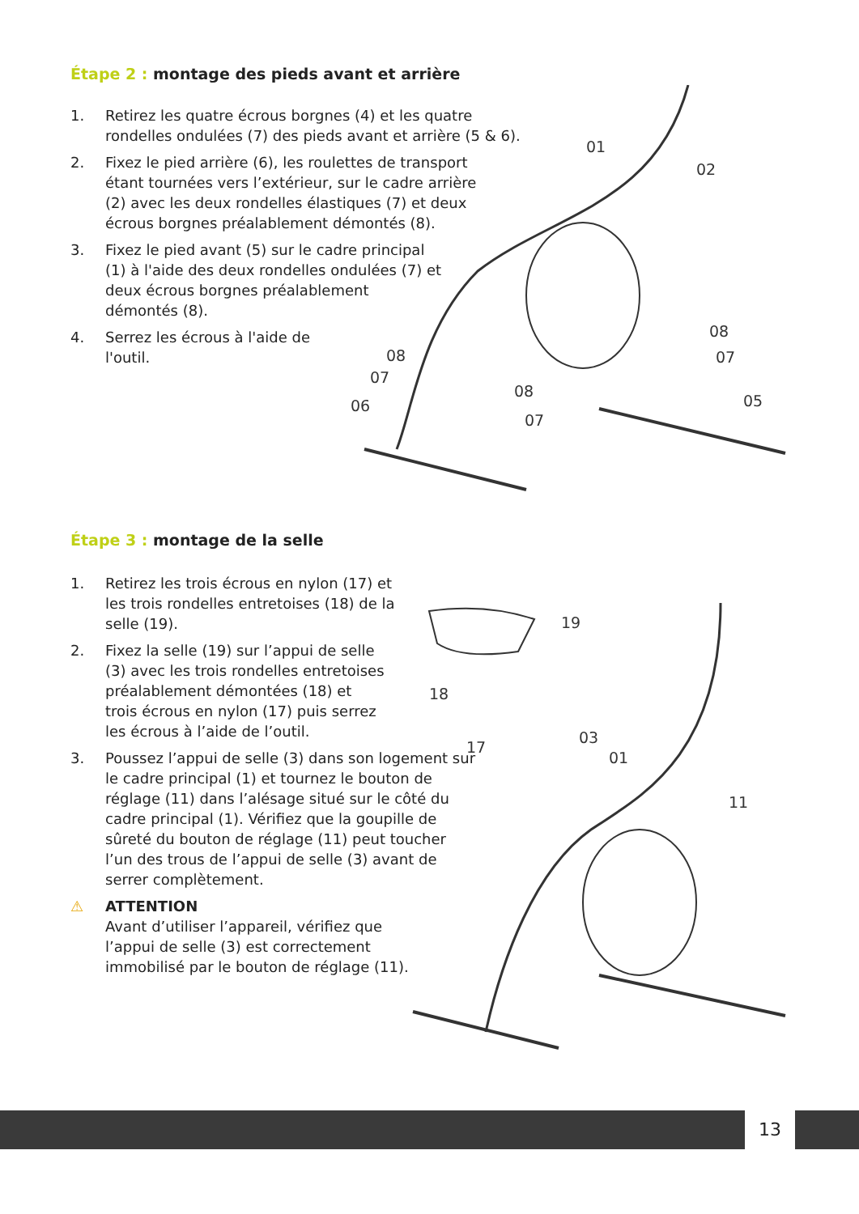Étape 2 : montage des pieds avant et arrière
1. Retirez les quatre écrous borgnes (4) et les quatre rondelles ondulées (7) des pieds avant et arrière (5 & 6).
2. Fixez le pied arrière (6), les roulettes de transport étant tournées vers l’extérieur, sur le cadre arrière (2) avec les deux rondelles élastiques (7) et deux écrous borgnes préalablement démontés (8).
3. Fixez le pied avant (5) sur le cadre principal (1) à l'aide des deux rondelles ondulées (7) et deux écrous borgnes préalablement démontés (8).
4. Serrez les écrous à l'aide de l'outil.
01
02
08
07
08
07
06
08
07
05
Étape 3 : montage de la selle
1. Retirez les trois écrous en nylon (17) et les trois rondelles entretoises (18) de la selle (19).
2. Fixez la selle (19) sur l’appui de selle (3) avec les trois rondelles entretoises préalablement démontées (18) et trois écrous en nylon (17) puis serrez les écrous à l’aide de l’outil.
3. Poussez l’appui de selle (3) dans son logement sur le cadre principal (1) et tournez le bouton de réglage (11) dans l’alésage situé sur le côté du cadre principal (1). Vérifiez que la goupille de sûreté du bouton de réglage (11) peut toucher l’un des trous de l’appui de selle (3) avant de serrer complètement.
⚠ ATTENTION
Avant d’utiliser l’appareil, vérifiez que l’appui de selle (3) est correctement immobilisé par le bouton de réglage (11).
19
18
17
03
01
11
13